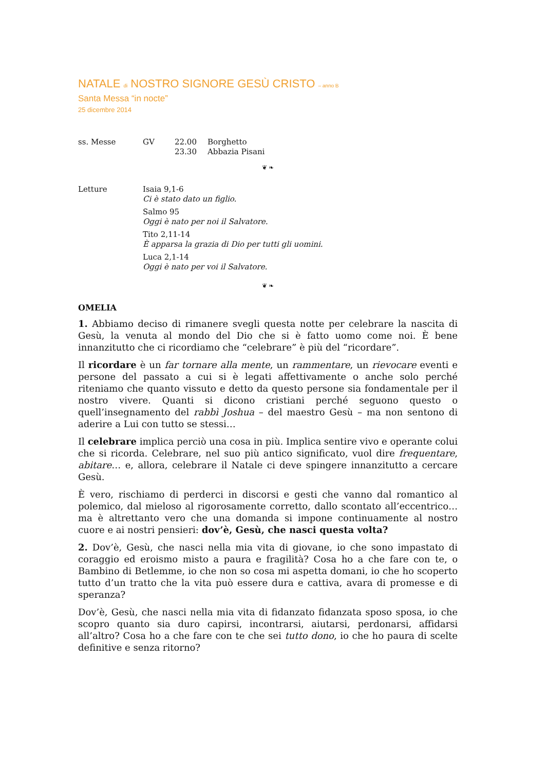NATALE di NOSTRO SIGNORE GESÙ CRISTO – anno B
Santa Messa “in nocte”
25 dicembre 2014
ss. Messe GV 22.00 Borghetto
23.30 Abbazia Pisani
❦ ❧
Letture Isaia 9,1-6
Ci è stato dato un figlio.
Salmo 95
Oggi è nato per noi il Salvatore.
Tito 2,11-14
È apparsa la grazia di Dio per tutti gli uomini.
Luca 2,1-14
Oggi è nato per voi il Salvatore.
❦ ❧
OMELIA
1. Abbiamo deciso di rimanere svegli questa notte per celebrare la nascita di Gesù, la venuta al mondo del Dio che si è fatto uomo come noi. È bene innanzitutto che ci ricordiamo che “celebrare” è più del “ricordare”.
Il ricordare è un far tornare alla mente, un rammentare, un rievocare eventi e persone del passato a cui si è legati affettivamente o anche solo perché riteniamo che quanto vissuto e detto da questo persone sia fondamentale per il nostro vivere. Quanti si dicono cristiani perché seguono questo o quell’insegnamento del rabbì Joshua – del maestro Gesù – ma non sentono di aderire a Lui con tutto se stessi…
Il celebrare implica perciò una cosa in più. Implica sentire vivo e operante colui che si ricorda. Celebrare, nel suo più antico significato, vuol dire frequentare, abitare… e, allora, celebrare il Natale ci deve spingere innanzitutto a cercare Gesù.
È vero, rischiamo di perderci in discorsi e gesti che vanno dal romantico al polemico, dal mieloso al rigorosamente corretto, dallo scontato all’eccentrico… ma è altrettanto vero che una domanda si impone continuamente al nostro cuore e ai nostri pensieri: dov’è, Gesù, che nasci questa volta?
2. Dov’è, Gesù, che nasci nella mia vita di giovane, io che sono impastato di coraggio ed eroismo misto a paura e fragilità? Cosa ho a che fare con te, o Bambino di Betlemme, io che non so cosa mi aspetta domani, io che ho scoperto tutto d’un tratto che la vita può essere dura e cattiva, avara di promesse e di speranza?
Dov’è, Gesù, che nasci nella mia vita di fidanzato fidanzata sposo sposa, io che scopro quanto sia duro capirsi, incontrarsi, aiutarsi, perdonarsi, affidarsi all’altro? Cosa ho a che fare con te che sei tutto dono, io che ho paura di scelte definitive e senza ritorno?